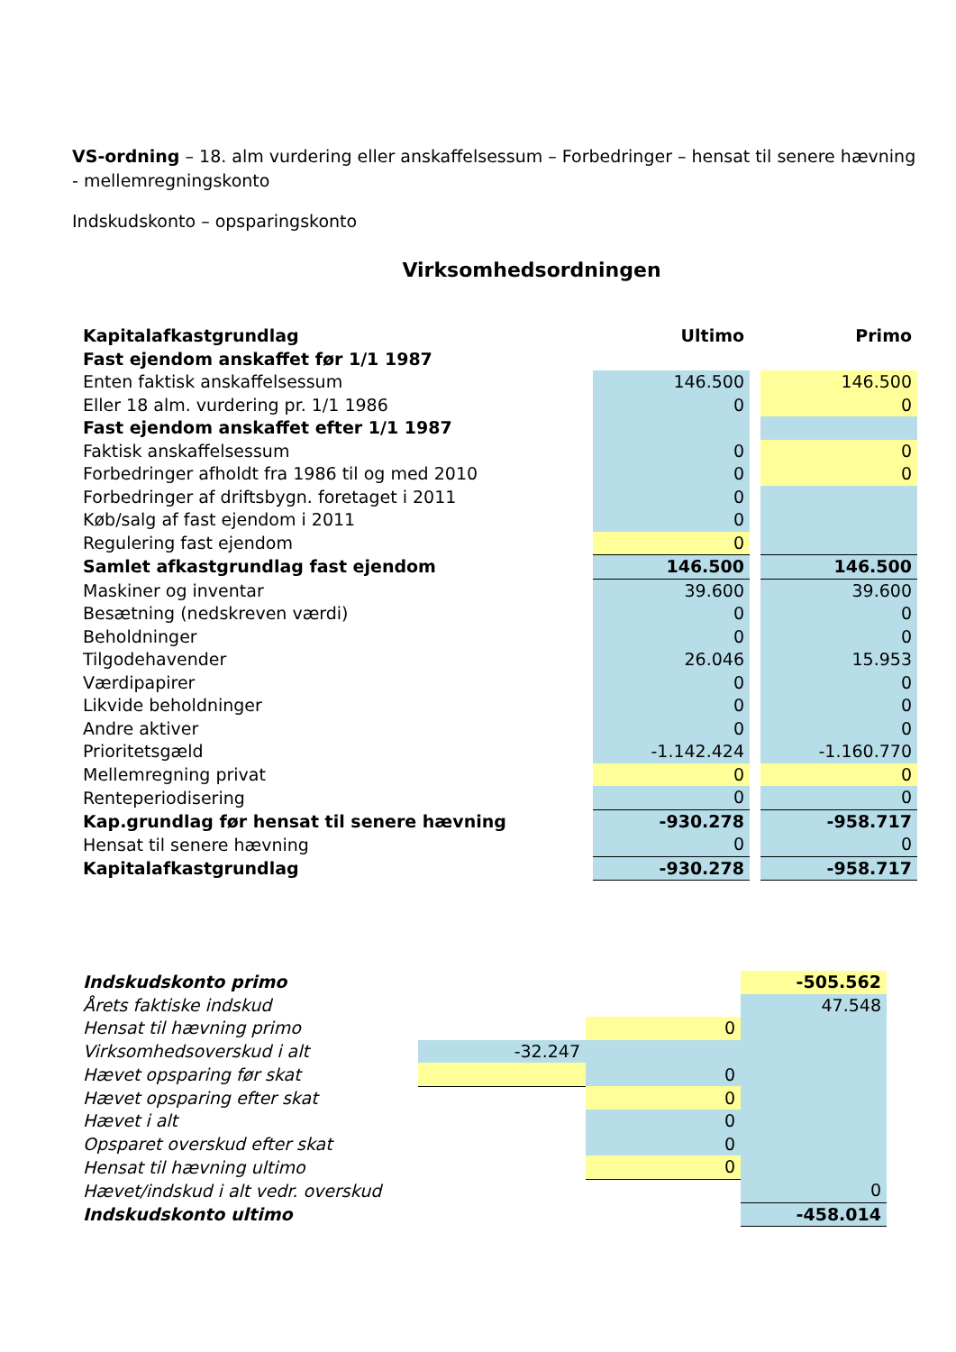VS-ordning – 18. alm vurdering eller anskaffelsessum – Forbedringer – hensat til senere hævning - mellemregningskonto
Indskudskonto – opsparingskonto
Virksomhedsordningen
| Kapitalafkastgrundlag | Ultimo | | Primo |
| Fast ejendom anskaffet før 1/1 1987 | | | |
| Enten faktisk anskaffelsessum | 146.500 | | 146.500 |
| Eller 18 alm. vurdering pr. 1/1 1986 | 0 | | 0 |
| Fast ejendom anskaffet efter 1/1 1987 | | | |
| Faktisk anskaffelsessum | 0 | | 0 |
| Forbedringer afholdt fra 1986 til og med 2010 | 0 | | 0 |
| Forbedringer af driftsbygn. foretaget i 2011 | 0 | | |
| Køb/salg af fast ejendom i 2011 | 0 | | |
| Regulering fast ejendom | 0 | | |
| Samlet afkastgrundlag fast ejendom | 146.500 | | 146.500 |
| Maskiner og inventar | 39.600 | | 39.600 |
| Besætning (nedskreven værdi) | 0 | | 0 |
| Beholdninger | 0 | | 0 |
| Tilgodehavender | 26.046 | | 15.953 |
| Værdipapirer | 0 | | 0 |
| Likvide beholdninger | 0 | | 0 |
| Andre aktiver | 0 | | 0 |
| Prioritetsgæld | -1.142.424 | | -1.160.770 |
| Mellemregning privat | 0 | | 0 |
| Renteperiodisering | 0 | | 0 |
| Kap.grundlag før hensat til senere hævning | -930.278 | | -958.717 |
| Hensat til senere hævning | 0 | | 0 |
| Kapitalafkastgrundlag | -930.278 | | -958.717 |
| Indskudskonto primo | | | -505.562 |
| Årets faktiske indskud | | | 47.548 |
| Hensat til hævning primo | | 0 | |
| Virksomhedsoverskud i alt | -32.247 | | |
| Hævet opsparing før skat | | 0 | |
| Hævet opsparing efter skat | | 0 | |
| Hævet i alt | | 0 | |
| Opsparet overskud efter skat | | 0 | |
| Hensat til hævning ultimo | | 0 | |
| Hævet/indskud i alt vedr. overskud | | | 0 |
| Indskudskonto ultimo | | | -458.014 |